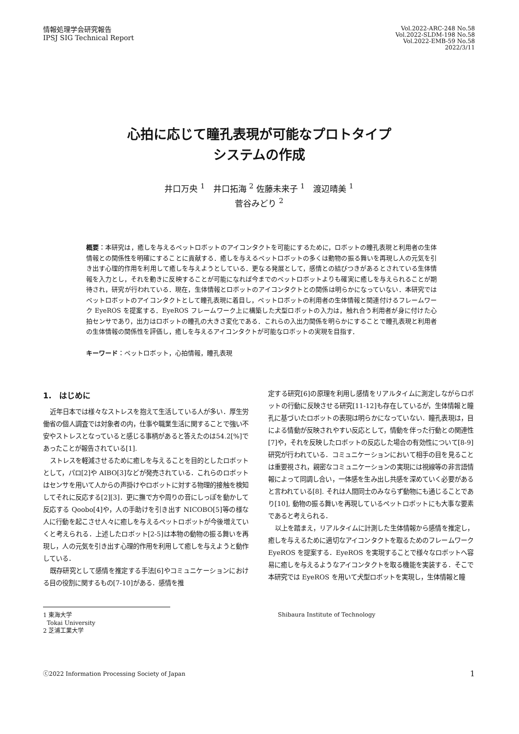情報処理学会研究報告
IPSJ SIG Technical Report
Vol.2022-ARC-248 No.58
Vol.2022-SLDM-198 No.58
Vol.2022-EMB-59 No.58
2022/3/11
心拍に応じて瞳孔表現が可能なプロトタイプ
システムの作成
井口万央 <sup>1</sup>　井口拓海 <sup>2</sup> 佐藤未来子 <sup>1</sup>　渡辺晴美 <sup>1</sup>
菅谷みどり <sup>2</sup>
概要：本研究は，癒しを与えるペットロボットのアイコンタクトを可能にするために，ロボットの瞳孔表現と利用者の生体情報との関係性を明確にすることに貢献する．癒しを与えるペットロボットの多くは動物の振る舞いを再現し人の元気を引き出す心理的作用を利用して癒しを与えようとしている．更なる発展として，感情との結びつきがあるとされている生体情報を入力とし，それを動きに反映することが可能になれば今までのペットロボットよりも確実に癒しを与えられることが期待され，研究が行われている．現在，生体情報とロボットのアイコンタクトとの関係は明らかになっていない．本研究ではペットロボットのアイコンタクトとして瞳孔表現に着目し，ペットロボットの利用者の生体情報と関連付けるフレームワーク EyeROS を提案する．EyeROS フレームワーク上に構築した犬型ロボットの入力は，触れ合う利用者が身に付けた心拍センサであり，出力はロボットの瞳孔の大きさ変化である．これらの入出力関係を明らかにすることで瞳孔表現と利用者の生体情報の関係性を評価し，癒しを与えるアイコンタクトが可能なロボットの実現を目指す．
キーワード：ペットロボット，心拍情報，瞳孔表現
1.　はじめに
近年日本では様々なストレスを抱えて生活している人が多い．厚生労働省の個人調査では対象者の内，仕事や職業生活に関することで強い不安やストレスとなっていると感じる事柄があると答えたのは54.2[%]であったことが報告されている[1].
ストレスを軽減させるために癒しを与えることを目的としたロボットとして，パロ[2]や AIBO[3]などが発売されている．これらのロボットはセンサを用いて人からの声掛けやロボットに対する物理的接触を検知してそれに反応する[2][3]．更に撫で方や周りの音にしっぽを動かして反応する Qoobo[4]や，人の手助けを引き出す NICOBO[5]等の様な人に行動を起こさせ人々に癒しを与えるペットロボットが今後増えていくと考えられる．上述したロボット[2-5]は本物の動物の振る舞いを再現し，人の元気を引き出す心理的作用を利用して癒しを与えようと動作している．
既存研究として感情を推定する手法[6]やコミュニケーションにおける目の役割に関するもの[7-10]がある．感情を推
定する研究[6]の原理を利用し感情をリアルタイムに測定しながらロボットの行動に反映させる研究[11-12]も存在しているが，生体情報と瞳孔に基づいたロボットの表現は明らかになっていない．瞳孔表現は，目による情動が反映されやすい反応として，情動を伴った行動との関連性[7]や，それを反映したロボットの反応した場合の有効性について[8-9]研究が行われている．コミュニケーションにおいて相手の目を見ることは重要視され，親密なコミュニケーションの実現には視線等の非言語情報によって同調し合い，一体感を生み出し共感を深めていく必要があると言われている[8]. それは人間同士のみならず動物にも通じることであり[10], 動物の振る舞いを再現しているペットロボットにも大事な要素であると考えられる．
以上を踏まえ，リアルタイムに計測した生体情報から感情を推定し，癒しを与えるために適切なアイコンタクトを取るためのフレームワーク EyeROS を提案する．EyeROS を実現することで様々なロボットへ容易に癒しを与えるようなアイコンタクトを取る機能を実装する．そこで本研究では EyeROS を用いて犬型ロボットを実現し，生体情報と瞳
1 東海大学
Tokai University
2 芝浦工業大学
Shibaura Institute of Technology
ⓒ2022 Information Processing Society of Japan 1